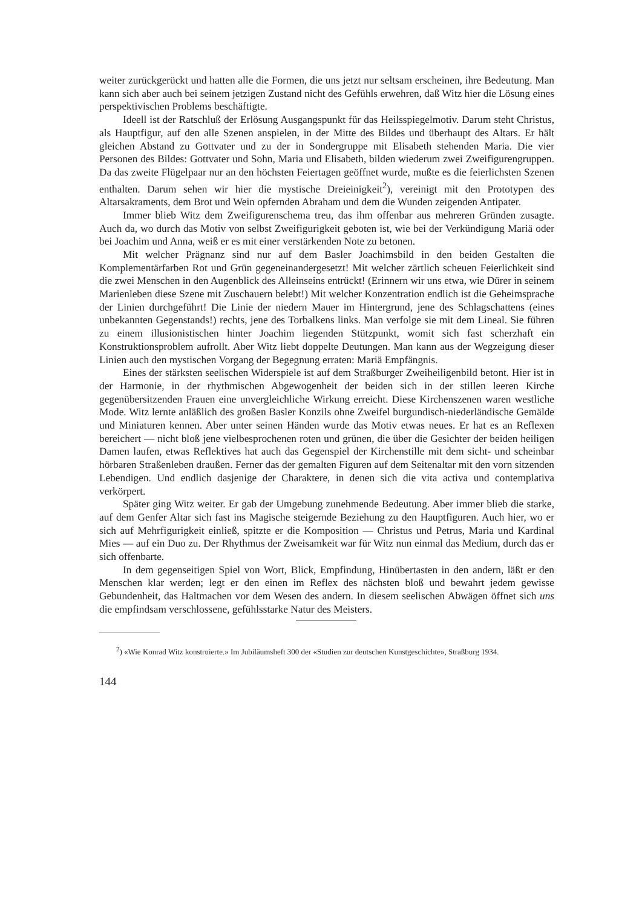weiter zurückgerückt und hatten alle die Formen, die uns jetzt nur seltsam erscheinen, ihre Bedeutung. Man kann sich aber auch bei seinem jetzigen Zustand nicht des Gefühls erwehren, daß Witz hier die Lösung eines perspektivischen Problems beschäftigte.
Ideell ist der Ratschluß der Erlösung Ausgangspunkt für das Heilsspiegelmotiv. Darum steht Christus, als Hauptfigur, auf den alle Szenen anspielen, in der Mitte des Bildes und überhaupt des Altars. Er hält gleichen Abstand zu Gottvater und zu der in Sondergruppe mit Elisabeth stehenden Maria. Die vier Personen des Bildes: Gottvater und Sohn, Maria und Elisabeth, bilden wiederum zwei Zweifigurengruppen. Da das zweite Flügelpaar nur an den höchsten Feiertagen geöffnet wurde, mußte es die feierlichsten Szenen enthalten. Darum sehen wir hier die mystische Dreieinigkeit<sup>2</sup>), vereinigt mit den Prototypen des Altarsakraments, dem Brot und Wein opfernden Abraham und dem die Wunden zeigenden Antipater.
Immer blieb Witz dem Zweifigurenschema treu, das ihm offenbar aus mehreren Gründen zusagte. Auch da, wo durch das Motiv von selbst Zweifigurigkeit geboten ist, wie bei der Verkündigung Mariä oder bei Joachim und Anna, weiß er es mit einer verstärkenden Note zu betonen.
Mit welcher Prägnanz sind nur auf dem Basler Joachimsbild in den beiden Gestalten die Komplementärfarben Rot und Grün gegeneinandergesetzt! Mit welcher zärtlich scheuen Feierlichkeit sind die zwei Menschen in den Augenblick des Alleinseins entrückt! (Erinnern wir uns etwa, wie Dürer in seinem Marienleben diese Szene mit Zuschauern belebt!) Mit welcher Konzentration endlich ist die Geheimsprache der Linien durchgeführt! Die Linie der niedern Mauer im Hintergrund, jene des Schlagschattens (eines unbekannten Gegenstands!) rechts, jene des Torbalkens links. Man verfolge sie mit dem Lineal. Sie führen zu einem illusionistischen hinter Joachim liegenden Stützpunkt, womit sich fast scherzhaft ein Konstruktionsproblem aufrollt. Aber Witz liebt doppelte Deutungen. Man kann aus der Wegzeigung dieser Linien auch den mystischen Vorgang der Begegnung erraten: Mariä Empfängnis.
Eines der stärksten seelischen Widerspiele ist auf dem Straßburger Zweiheiligenbild betont. Hier ist in der Harmonie, in der rhythmischen Abgewogenheit der beiden sich in der stillen leeren Kirche gegenübersitzenden Frauen eine unvergleichliche Wirkung erreicht. Diese Kirchenszenen waren westliche Mode. Witz lernte anläßlich des großen Basler Konzils ohne Zweifel burgundisch-niederländische Gemälde und Miniaturen kennen. Aber unter seinen Händen wurde das Motiv etwas neues. Er hat es an Reflexen bereichert — nicht bloß jene vielbesprochenen roten und grünen, die über die Gesichter der beiden heiligen Damen laufen, etwas Reflektives hat auch das Gegenspiel der Kirchenstille mit dem sicht- und scheinbar hörbaren Straßenleben draußen. Ferner das der gemalten Figuren auf dem Seitenaltar mit den vorn sitzenden Lebendigen. Und endlich dasjenige der Charaktere, in denen sich die vita activa und contemplativa verkörpert.
Später ging Witz weiter. Er gab der Umgebung zunehmende Bedeutung. Aber immer blieb die starke, auf dem Genfer Altar sich fast ins Magische steigernde Beziehung zu den Hauptfiguren. Auch hier, wo er sich auf Mehrfigurigkeit einließ, spitzte er die Komposition — Christus und Petrus, Maria und Kardinal Mies — auf ein Duo zu. Der Rhythmus der Zweisamkeit war für Witz nun einmal das Medium, durch das er sich offenbarte.
In dem gegenseitigen Spiel von Wort, Blick, Empfindung, Hinübertasten in den andern, läßt er den Menschen klar werden; legt er den einen im Reflex des nächsten bloß und bewahrt jedem gewisse Gebundenheit, das Haltmachen vor dem Wesen des andern. In diesem seelischen Abwägen öffnet sich uns die empfindsam verschlossene, gefühlsstarke Natur des Meisters.
<sup>2</sup>) «Wie Konrad Witz konstruierte.» Im Jubiläumsheft 300 der «Studien zur deutschen Kunstgeschichte», Straßburg 1934.
144